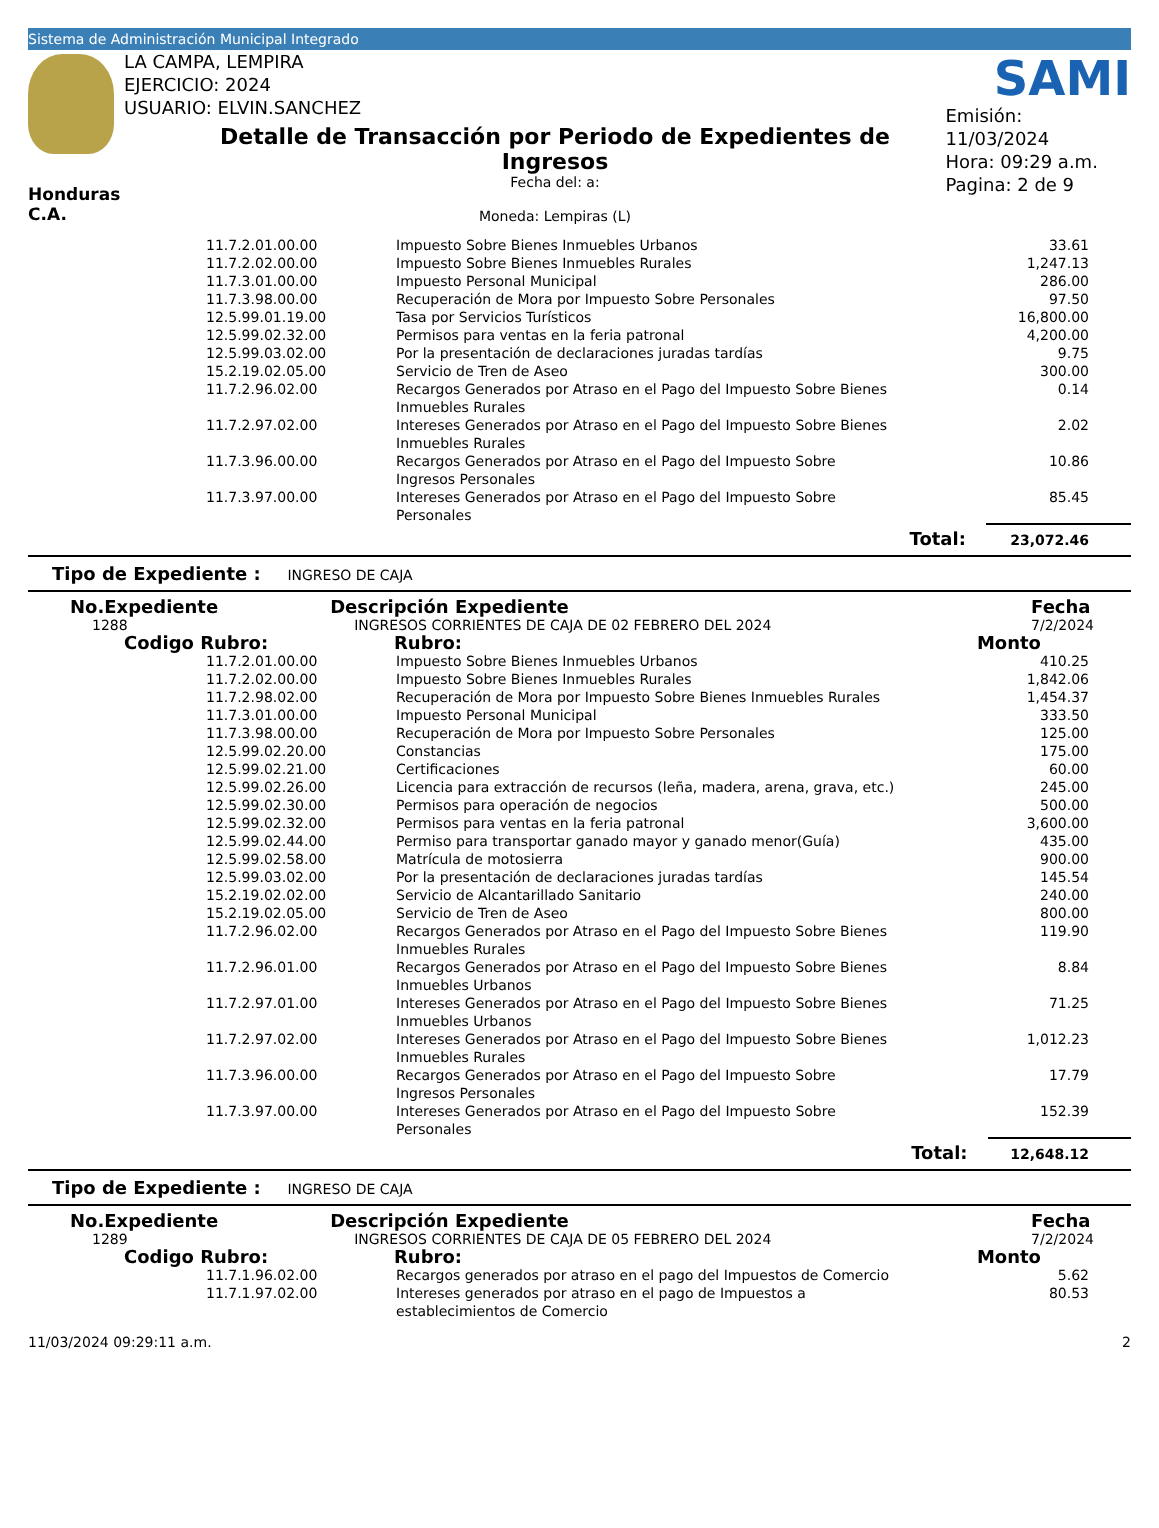Sistema de Administración Municipal Integrado
LA CAMPA, LEMPIRA
EJERCICIO: 2024
USUARIO: ELVIN.SANCHEZ
SAMI
Honduras C.A.
Detalle de Transacción por Periodo de Expedientes de Ingresos
Fecha del: a:
Moneda: Lempiras (L)
Emisión: 11/03/2024
Hora: 09:29 a.m.
Pagina: 2 de 9
| 11.7.2.01.00.00 | Impuesto Sobre Bienes Inmuebles Urbanos | 33.61 |
| 11.7.2.02.00.00 | Impuesto Sobre Bienes Inmuebles Rurales | 1,247.13 |
| 11.7.3.01.00.00 | Impuesto Personal Municipal | 286.00 |
| 11.7.3.98.00.00 | Recuperación de Mora por Impuesto Sobre Personales | 97.50 |
| 12.5.99.01.19.00 | Tasa por Servicios Turísticos | 16,800.00 |
| 12.5.99.02.32.00 | Permisos para ventas en la feria patronal | 4,200.00 |
| 12.5.99.03.02.00 | Por la presentación de declaraciones juradas tardías | 9.75 |
| 15.2.19.02.05.00 | Servicio de Tren de Aseo | 300.00 |
| 11.7.2.96.02.00 | Recargos Generados por Atraso en el Pago del Impuesto Sobre Bienes Inmuebles Rurales | 0.14 |
| 11.7.2.97.02.00 | Intereses Generados por Atraso en el Pago del Impuesto Sobre Bienes Inmuebles Rurales | 2.02 |
| 11.7.3.96.00.00 | Recargos Generados por Atraso en el Pago del Impuesto Sobre Ingresos Personales | 10.86 |
| 11.7.3.97.00.00 | Intereses Generados por Atraso en el Pago del Impuesto Sobre Personales | 85.45 |
| | Total: | 23,072.46 |
Tipo de Expediente : INGRESO DE CAJA
| No.Expediente | Descripción Expediente | Fecha |
| 1288 | INGRESOS CORRIENTES DE CAJA DE 02 FEBRERO DEL 2024 | 7/2/2024 |
| Codigo Rubro: | Rubro: | Monto |
| 11.7.2.01.00.00 | Impuesto Sobre Bienes Inmuebles Urbanos | 410.25 |
| 11.7.2.02.00.00 | Impuesto Sobre Bienes Inmuebles Rurales | 1,842.06 |
| 11.7.2.98.02.00 | Recuperación de Mora por Impuesto Sobre Bienes Inmuebles Rurales | 1,454.37 |
| 11.7.3.01.00.00 | Impuesto Personal Municipal | 333.50 |
| 11.7.3.98.00.00 | Recuperación de Mora por Impuesto Sobre Personales | 125.00 |
| 12.5.99.02.20.00 | Constancias | 175.00 |
| 12.5.99.02.21.00 | Certificaciones | 60.00 |
| 12.5.99.02.26.00 | Licencia para extracción de recursos (leña, madera, arena, grava, etc.) | 245.00 |
| 12.5.99.02.30.00 | Permisos para operación de negocios | 500.00 |
| 12.5.99.02.32.00 | Permisos para ventas en la feria patronal | 3,600.00 |
| 12.5.99.02.44.00 | Permiso para transportar ganado mayor y ganado menor(Guía) | 435.00 |
| 12.5.99.02.58.00 | Matrícula de motosierra | 900.00 |
| 12.5.99.03.02.00 | Por la presentación de declaraciones juradas tardías | 145.54 |
| 15.2.19.02.02.00 | Servicio de Alcantarillado Sanitario | 240.00 |
| 15.2.19.02.05.00 | Servicio de Tren de Aseo | 800.00 |
| 11.7.2.96.02.00 | Recargos Generados por Atraso en el Pago del Impuesto Sobre Bienes Inmuebles Rurales | 119.90 |
| 11.7.2.96.01.00 | Recargos Generados por Atraso en el Pago del Impuesto Sobre Bienes Inmuebles Urbanos | 8.84 |
| 11.7.2.97.01.00 | Intereses Generados por Atraso en el Pago del Impuesto Sobre Bienes Inmuebles Urbanos | 71.25 |
| 11.7.2.97.02.00 | Intereses Generados por Atraso en el Pago del Impuesto Sobre Bienes Inmuebles Rurales | 1,012.23 |
| 11.7.3.96.00.00 | Recargos Generados por Atraso en el Pago del Impuesto Sobre Ingresos Personales | 17.79 |
| 11.7.3.97.00.00 | Intereses Generados por Atraso en el Pago del Impuesto Sobre Personales | 152.39 |
| | Total: | 12,648.12 |
Tipo de Expediente : INGRESO DE CAJA
| No.Expediente | Descripción Expediente | Fecha |
| 1289 | INGRESOS CORRIENTES DE CAJA DE 05 FEBRERO DEL 2024 | 7/2/2024 |
| Codigo Rubro: | Rubro: | Monto |
| 11.7.1.96.02.00 | Recargos generados por atraso en el pago del Impuestos de Comercio | 5.62 |
| 11.7.1.97.02.00 | Intereses generados por atraso en el pago de Impuestos a establecimientos de Comercio | 80.53 |
11/03/2024 09:29:11 a.m. 2